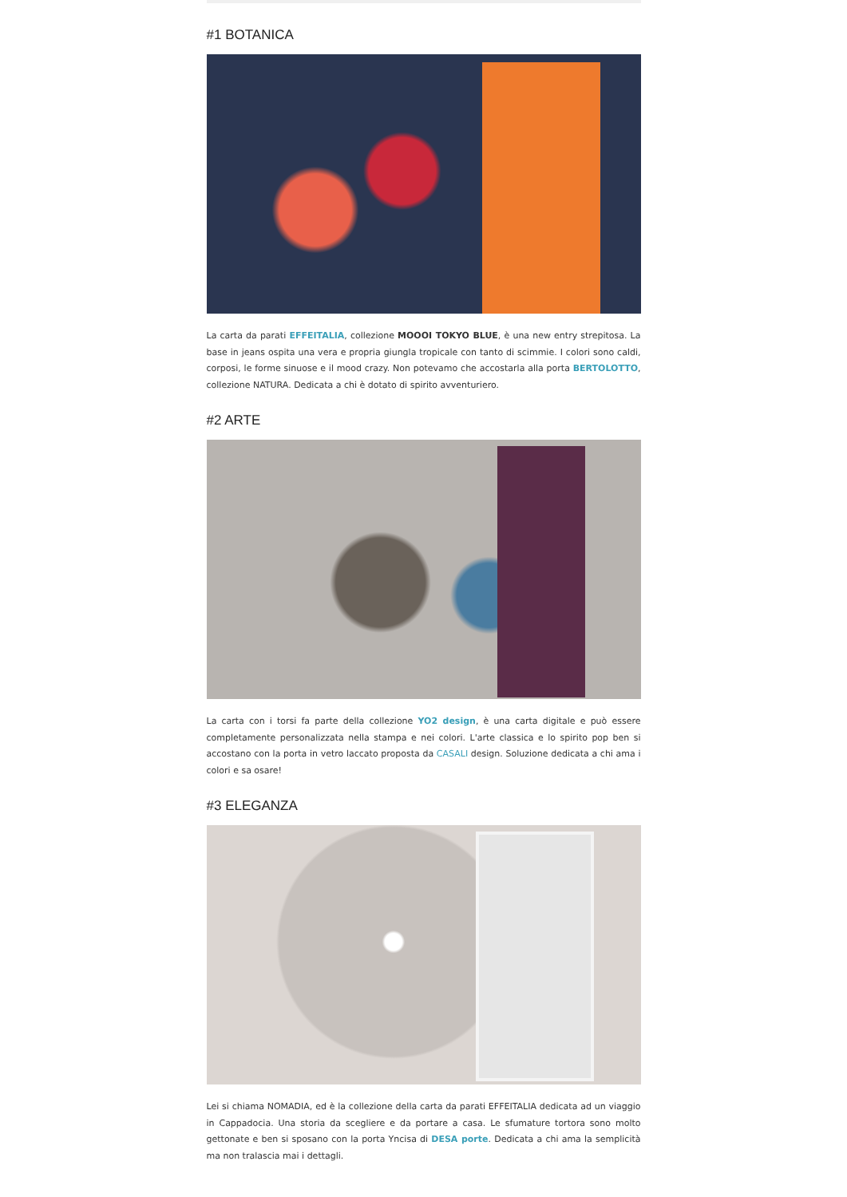#1 BOTANICA
La carta da parati EFFEITALIA, collezione MOOOI TOKYO BLUE, è una new entry strepitosa. La base in jeans ospita una vera e propria giungla tropicale con tanto di scimmie. I colori sono caldi, corposi, le forme sinuose e il mood crazy. Non potevamo che accostarla alla porta BERTOLOTTO, collezione NATURA. Dedicata a chi è dotato di spirito avventuriero.
#2 ARTE
La carta con i torsi fa parte della collezione YO2 design, è una carta digitale e può essere completamente personalizzata nella stampa e nei colori. L'arte classica e lo spirito pop ben si accostano con la porta in vetro laccato proposta da CASALI design. Soluzione dedicata a chi ama i colori e sa osare!
#3 ELEGANZA
Lei si chiama NOMADIA, ed è la collezione della carta da parati EFFEITALIA dedicata ad un viaggio in Cappadocia. Una storia da scegliere e da portare a casa. Le sfumature tortora sono molto gettonate e ben si sposano con la porta Yncisa di DESA porte. Dedicata a chi ama la semplicità ma non tralascia mai i dettagli.